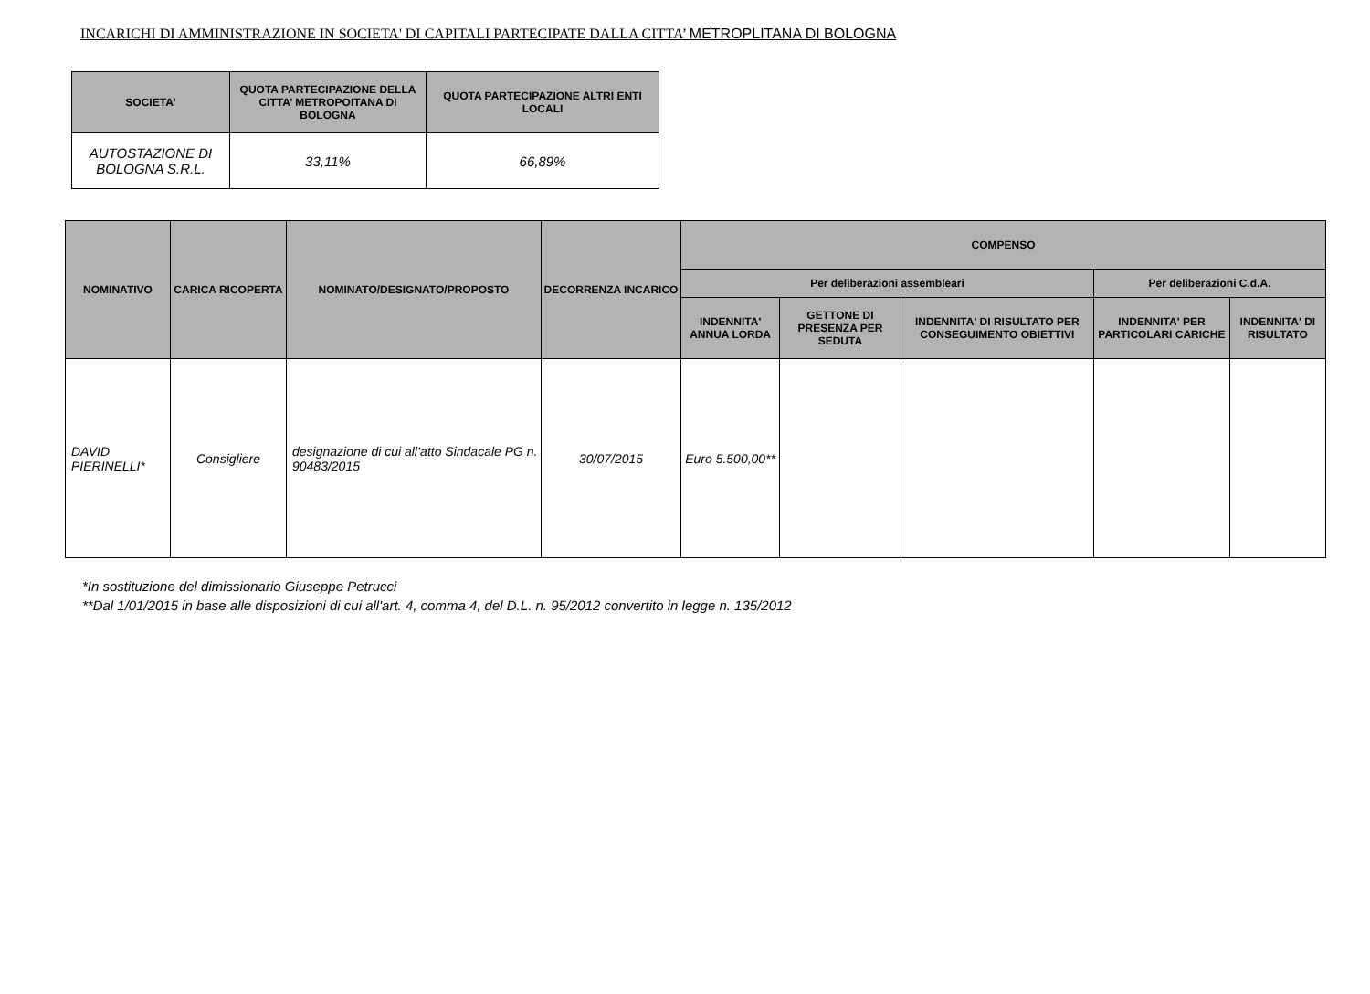INCARICHI DI AMMINISTRAZIONE IN SOCIETA' DI CAPITALI PARTECIPATE DALLA CITTA’ METROPLITANA DI BOLOGNA
| SOCIETA' | QUOTA PARTECIPAZIONE DELLA CITTA’ METROPOITANA DI BOLOGNA | QUOTA PARTECIPAZIONE ALTRI ENTI LOCALI |
| --- | --- | --- |
| AUTOSTAZIONE DI BOLOGNA S.R.L. | 33,11% | 66,89% |
| NOMINATIVO | CARICA RICOPERTA | NOMINATO/DESIGNATO/PROPOSTO | DECORRENZA INCARICO | COMPENSO | | | | |
| --- | --- | --- | --- | --- | --- | --- | --- | --- |
| | | | | Per deliberazioni assembleari | | | Per deliberazioni C.d.A. | |
| | | | | INDENNITA' ANNUA LORDA | GETTONE DI PRESENZA PER SEDUTA | INDENNITA' DI RISULTATO PER CONSEGUIMENTO OBIETTIVI | INDENNITA' PER PARTICOLARI CARICHE | INDENNITA' DI RISULTATO |
| DAVID PIERINELLI* | Consigliere | designazione di cui all’atto Sindacale PG n. 90483/2015 | 30/07/2015 | Euro 5.500,00** | | | | |
*In sostituzione del dimissionario Giuseppe Petrucci
**Dal 1/01/2015 in base alle disposizioni di cui all'art. 4, comma 4, del D.L. n. 95/2012 convertito in legge n. 135/2012